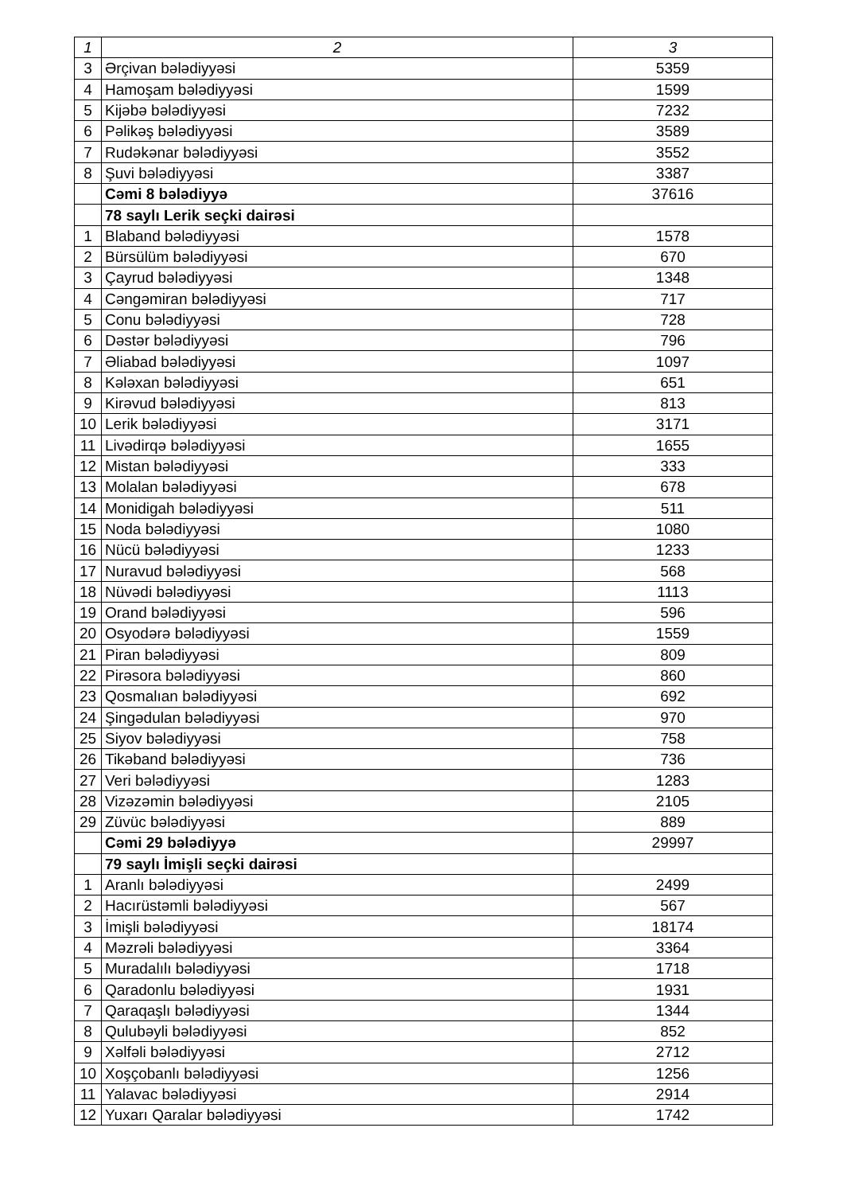| 1 | 2 | 3 |
| --- | --- | --- |
| 3 | Ərçivan bələdiyyəsi | 5359 |
| 4 | Hamoşam bələdiyyəsi | 1599 |
| 5 | Kijəbə bələdiyyəsi | 7232 |
| 6 | Pəlikəş bələdiyyəsi | 3589 |
| 7 | Rudəkənar bələdiyyəsi | 3552 |
| 8 | Şuvi bələdiyyəsi | 3387 |
| | Cəmi 8 bələdiyyə | 37616 |
| | 78 saylı Lerik seçki dairəsi | |
| 1 | Blaband bələdiyyəsi | 1578 |
| 2 | Bürsülüm bələdiyyəsi | 670 |
| 3 | Çayrud bələdiyyəsi | 1348 |
| 4 | Cəngəmiran bələdiyyəsi | 717 |
| 5 | Conu bələdiyyəsi | 728 |
| 6 | Dəstər bələdiyyəsi | 796 |
| 7 | Əliabad bələdiyyəsi | 1097 |
| 8 | Kələxan bələdiyyəsi | 651 |
| 9 | Kirəvud bələdiyyəsi | 813 |
| 10 | Lerik bələdiyyəsi | 3171 |
| 11 | Livədirqə bələdiyyəsi | 1655 |
| 12 | Mistan bələdiyyəsi | 333 |
| 13 | Molalan bələdiyyəsi | 678 |
| 14 | Monidigah bələdiyyəsi | 511 |
| 15 | Noda bələdiyyəsi | 1080 |
| 16 | Nücü bələdiyyəsi | 1233 |
| 17 | Nuravud bələdiyyəsi | 568 |
| 18 | Nüvədi bələdiyyəsi | 1113 |
| 19 | Orand bələdiyyəsi | 596 |
| 20 | Osyodərə bələdiyyəsi | 1559 |
| 21 | Piran bələdiyyəsi | 809 |
| 22 | Pirəsora bələdiyyəsi | 860 |
| 23 | Qosmalıan bələdiyyəsi | 692 |
| 24 | Şingədulan bələdiyyəsi | 970 |
| 25 | Siyov bələdiyyəsi | 758 |
| 26 | Tikəband bələdiyyəsi | 736 |
| 27 | Veri bələdiyyəsi | 1283 |
| 28 | Vizəzəmin bələdiyyəsi | 2105 |
| 29 | Züvüc bələdiyyəsi | 889 |
| | Cəmi 29 bələdiyyə | 29997 |
| | 79 saylı İmişli seçki dairəsi | |
| 1 | Aranlı bələdiyyəsi | 2499 |
| 2 | Hacırüstəmli bələdiyyəsi | 567 |
| 3 | İmişli bələdiyyəsi | 18174 |
| 4 | Məzrəli bələdiyyəsi | 3364 |
| 5 | Muradalılı bələdiyyəsi | 1718 |
| 6 | Qaradonlu bələdiyyəsi | 1931 |
| 7 | Qaraqaşlı bələdiyyəsi | 1344 |
| 8 | Qulubəyli bələdiyyəsi | 852 |
| 9 | Xəlfəli bələdiyyəsi | 2712 |
| 10 | Xoşçobanlı bələdiyyəsi | 1256 |
| 11 | Yalavac bələdiyyəsi | 2914 |
| 12 | Yuxarı Qaralar bələdiyyəsi | 1742 |